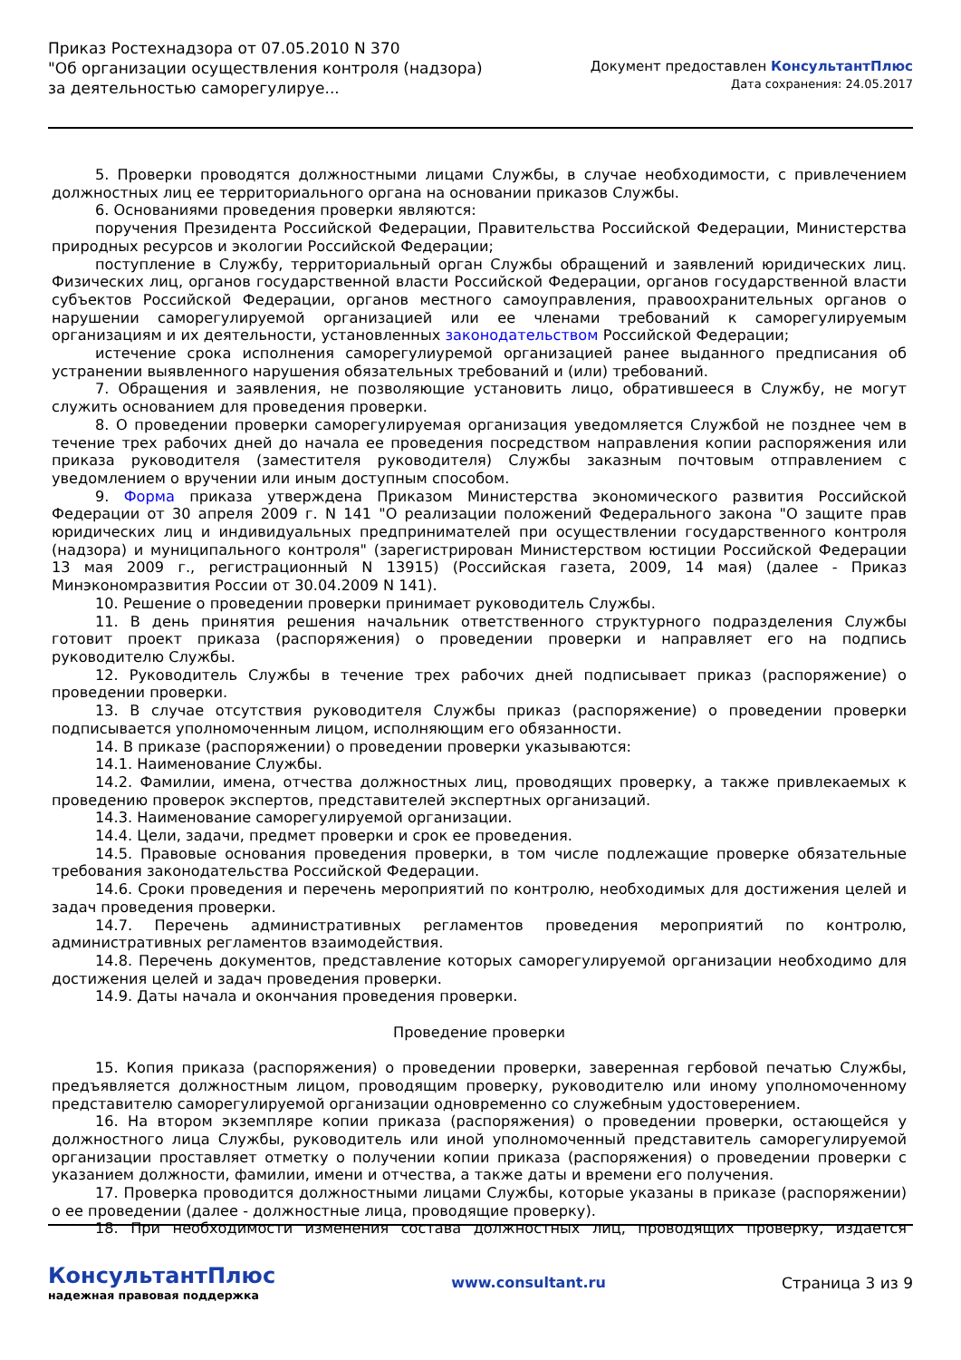Приказ Ростехнадзора от 07.05.2010 N 370
"Об организации осуществления контроля (надзора) за деятельностью саморегулируе...
Документ предоставлен КонсультантПлюс
Дата сохранения: 24.05.2017
5. Проверки проводятся должностными лицами Службы, в случае необходимости, с привлечением должностных лиц ее территориального органа на основании приказов Службы.
6. Основаниями проведения проверки являются:
поручения Президента Российской Федерации, Правительства Российской Федерации, Министерства природных ресурсов и экологии Российской Федерации;
поступление в Службу, территориальный орган Службы обращений и заявлений юридических лиц. Физических лиц, органов государственной власти Российской Федерации, органов государственной власти субъектов Российской Федерации, органов местного самоуправления, правоохранительных органов о нарушении саморегулируемой организацией или ее членами требований к саморегулируемым организациям и их деятельности, установленных законодательством Российской Федерации;
истечение срока исполнения саморегулиуремой организацией ранее выданного предписания об устранении выявленного нарушения обязательных требований и (или) требований.
7. Обращения и заявления, не позволяющие установить лицо, обратившееся в Службу, не могут служить основанием для проведения проверки.
8. О проведении проверки саморегулируемая организация уведомляется Службой не позднее чем в течение трех рабочих дней до начала ее проведения посредством направления копии распоряжения или приказа руководителя (заместителя руководителя) Службы заказным почтовым отправлением с уведомлением о вручении или иным доступным способом.
9. Форма приказа утверждена Приказом Министерства экономического развития Российской Федерации от 30 апреля 2009 г. N 141 "О реализации положений Федерального закона "О защите прав юридических лиц и индивидуальных предпринимателей при осуществлении государственного контроля (надзора) и муниципального контроля" (зарегистрирован Министерством юстиции Российской Федерации 13 мая 2009 г., регистрационный N 13915) (Российская газета, 2009, 14 мая) (далее - Приказ Минэкономразвития России от 30.04.2009 N 141).
10. Решение о проведении проверки принимает руководитель Службы.
11. В день принятия решения начальник ответственного структурного подразделения Службы готовит проект приказа (распоряжения) о проведении проверки и направляет его на подпись руководителю Службы.
12. Руководитель Службы в течение трех рабочих дней подписывает приказ (распоряжение) о проведении проверки.
13. В случае отсутствия руководителя Службы приказ (распоряжение) о проведении проверки подписывается уполномоченным лицом, исполняющим его обязанности.
14. В приказе (распоряжении) о проведении проверки указываются:
14.1. Наименование Службы.
14.2. Фамилии, имена, отчества должностных лиц, проводящих проверку, а также привлекаемых к проведению проверок экспертов, представителей экспертных организаций.
14.3. Наименование саморегулируемой организации.
14.4. Цели, задачи, предмет проверки и срок ее проведения.
14.5. Правовые основания проведения проверки, в том числе подлежащие проверке обязательные требования законодательства Российской Федерации.
14.6. Сроки проведения и перечень мероприятий по контролю, необходимых для достижения целей и задач проведения проверки.
14.7. Перечень административных регламентов проведения мероприятий по контролю, административных регламентов взаимодействия.
14.8. Перечень документов, представление которых саморегулируемой организации необходимо для достижения целей и задач проведения проверки.
14.9. Даты начала и окончания проведения проверки.
Проведение проверки
15. Копия приказа (распоряжения) о проведении проверки, заверенная гербовой печатью Службы, предъявляется должностным лицом, проводящим проверку, руководителю или иному уполномоченному представителю саморегулируемой организации одновременно со служебным удостоверением.
16. На втором экземпляре копии приказа (распоряжения) о проведении проверки, остающейся у должностного лица Службы, руководитель или иной уполномоченный представитель саморегулируемой организации проставляет отметку о получении копии приказа (распоряжения) о проведении проверки с указанием должности, фамилии, имени и отчества, а также даты и времени его получения.
17. Проверка проводится должностными лицами Службы, которые указаны в приказе (распоряжении) о ее проведении (далее - должностные лица, проводящие проверку).
18. При необходимости изменения состава должностных лиц, проводящих проверку, издается
КонсультантПлюс
надежная правовая поддержка
www.consultant.ru Страница 3 из 9